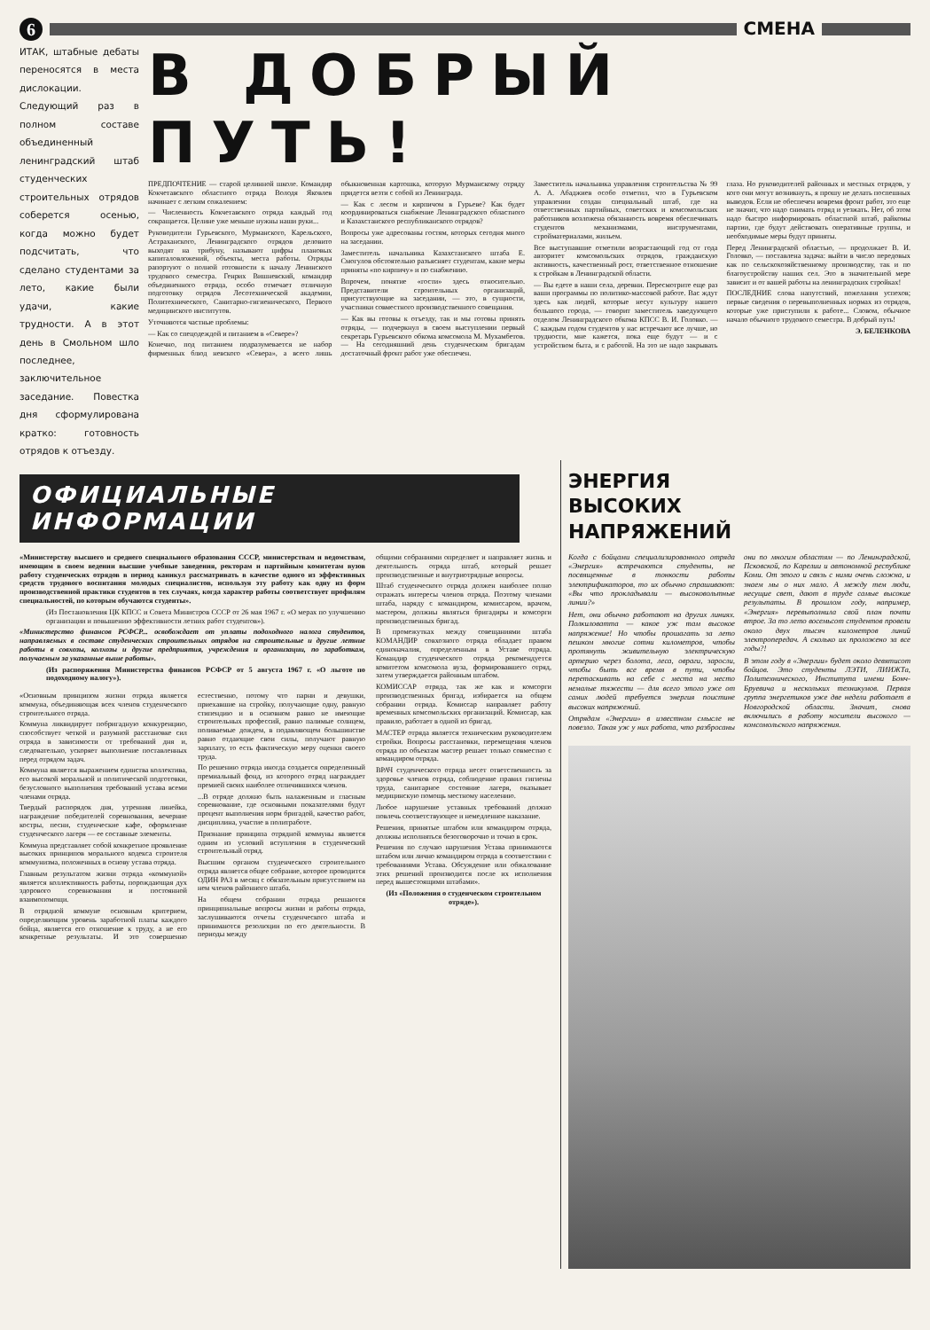6
СМЕНА
ИТАК, штабные дебаты переносятся в места дислокации. Следующий раз в полном составе объединенный ленинградский штаб студенческих строительных отрядов соберется осенью, когда можно будет подсчитать, что сделано студентами за лето, какие были удачи, какие трудности. А в этот день в Смольном шло последнее, заключительное заседание. Повестка дня сформулирована кратко: готовность отрядов к отъезду.
В ДОБРЫЙ ПУТЬ!
ПРЕДПОЧТЕНИЕ — старой целинной школе. Командир Кокчетавского областного отряда Володя Яковлев начинает с легким сожалением:
— Численность Кокчетавского отряда каждый год сокращается. Целине уже меньше нужны наши руки...
Руководители Гурьевского, Мурманского, Карельского, Астраханского, Ленинградского отрядов деловито выходят на трибуну, называют цифры плановых капиталовложений, объекты, места работы. Отряды рапортуют о полной готовности к началу Ленинского трудового семестра. Генрих Вишневский, командир объединенного отряда, особо отмечает отличную подготовку отрядов Лесотехнической академии, Политехнического, Санитарно-гигиенического, Первого медицинского институтов.
Уточняются частные проблемы:
— Как со спецодеждой и питанием в «Севере»?
Конечно, под питанием подразумевается не набор фирменных блюд невского «Севера», а всего лишь обыкновенная картошка, которую Мурманскому отряду придется везти с собой из Ленинграда.
— Как с лесом и кирпичом в Гурьеве? Как будет координироваться снабжение Ленинградского областного и Казахстанского республиканского отрядов?
Вопросы уже адресованы гостям, которых сегодня много на заседании.
Заместитель начальника Казахстанского штаба Е. Смогулов обстоятельно разъясняет студентам, какие меры приняты «по кирпичу» и по снабжению.
Впрочем, понятие «гости» здесь относительно. Представители строительных организаций, присутствующие на заседании, — это, в сущности, участники совместного производственного совещания.
— Как вы готовы к отъезду, так и мы готовы принять отряды, — подчеркнул в своем выступлении первый секретарь Гурьевского обкома комсомола М. Мухамбетов. — На сегодняшний день студенческим бригадам достаточный фронт работ уже обеспечен.
Заместитель начальника управления строительства № 99 А. А. Абаджиев особо отметил, что в Гурьевском управлении создан специальный штаб, где на ответственных партийных, советских и комсомольских работников возложена обязанность вовремя обеспечивать студентов механизмами, инструментами, стройматериалами, жильем.
Все выступавшие отметили возрастающий год от года авторитет комсомольских отрядов, гражданскую активность, качественный рост, ответственное отношение к стройкам в Ленинградской области.
— Вы едете в наши села, деревни. Пересмотрите еще раз ваши программы по политико-массовой работе. Вас ждут здесь как людей, которые несут культуру нашего большого города, — говорит заместитель заведующего отделом Ленинградского обкома КПСС В. И. Головко. — С каждым годом студентов у нас встречают все лучше, но трудности, мне кажется, пока еще будут — и с устройством быта, и с работой. На это не надо закрывать глаза. Но руководителей районных и местных отрядов, у кого они могут возникнуть, я прошу не делать поспешных выводов. Если не обеспечен вовремя фронт работ, это еще не значит, что надо снимать отряд и уезжать. Нет, об этом надо быстро информировать областной штаб, райкомы партии, где будут действовать оперативные группы, и необходимые меры будут приняты.
Перед Ленинградской областью, — продолжает В. И. Головко, — поставлена задача: выйти в число передовых как по сельскохозяйственному производству, так и по благоустройству наших сел. Это в значительной мере зависит и от вашей работы на ленинградских стройках!
ПОСЛЕДНИЕ слова напутствий, пожелания успехов; первые сведения о перевыполненных нормах из отрядов, которые уже приступили к работе... Словом, обычное начало обычного трудового семестра. В добрый путь!
Э. БЕЛЕНКОВА
ОФИЦИАЛЬНЫЕ ИНФОРМАЦИИ
«Министерству высшего и среднего специального образования СССР, министерствам и ведомствам, имеющим в своем ведении высшие учебные заведения, ректорам и партийным комитетам вузов работу студенческих отрядов в период каникул рассматривать в качестве одного из эффективных средств трудового воспитания молодых специалистов, используя эту работу как одну из форм производственной практики студентов в тех случаях, когда характер работы соответствует профилям специальностей, по которым обучаются студенты».
(Из Постановления ЦК КПСС и Совета Министров СССР от 26 мая 1967 г. «О мерах по улучшению организации и повышению эффективности летних работ студентов»).
«Министерство финансов РСФСР... освобождает от уплаты подоходного налога студентов, направляемых в составе студенческих строительных отрядов на строительные и другие летние работы в совхозы, колхозы и другие предприятия, учреждения и организации, по заработкам, получаемым за указанные выше работы».
(Из распоряжения Министерства финансов РСФСР от 5 августа 1967 г. «О льготе по подоходному налогу»).
«Основным принципом жизни отряда является коммуна, объединяющая всех членов студенческого строительного отряда.
Коммуна ликвидирует побригадную конкуренцию, способствует четкой и разумной расстановке сил отряда в зависимости от требований дня и, следовательно, ускоряет выполнение поставленных перед отрядом задач.
Коммуна является выражением единства коллектива, его высокой моральной и политической подготовки, безусловного выполнения требований устава всеми членами отряда.
Твердый распорядок дня, утренняя линейка, награждение победителей соревнования, вечерние костры, песни, студенческие кафе, оформление студенческого лагеря — ее составные элементы.
Коммуна представляет собой конкретное проявление высоких принципов морального кодекса строителя коммунизма, положенных в основу устава отряда.
Главным результатом жизни отряда «коммуной» является коллективность работы, порождающая дух здорового соревнования и постоянной взаимопомощи.
В отрядной коммуне основным критерием, определяющим уровень заработной платы каждого бойца, является его отношение к труду, а не его конкретные результаты. И это совершенно естественно, потому что парни и девушки, приехавшие на стройку, получающие одну, равную стипендию и в основном равно не имеющие строительных профессий, равно палимые солнцем, поливаемые дождем, в подавляющем большинстве равно отдающие свои силы, получают равную зарплату, то есть фактическую меру оценки своего труда.
По решению отряда иногда создается определенный премиальный фонд, из которого отряд награждает премией своих наиболее отличившихся членов.
...В отряде должно быть налаженным и гласным соревнование, где основными показателями будут процент выполнения норм бригадой, качество работ, дисциплина, участие в политработе.
Признание принципа отрядной коммуны является одним из условий вступления в студенческий строительный отряд.
Высшим органом студенческого строительного отряда является общее собрание, которое проводится ОДИН РАЗ в месяц с обязательным присутствием на нем членов районного штаба.
На общем собрании отряда решаются принципиальные вопросы жизни и работы отряда, заслушиваются отчеты студенческого штаба и принимаются резолюции по его деятельности. В периоды между
общими собраниями определяет и направляет жизнь и деятельность отряда штаб, который решает производственные и внутриотрядные вопросы.
Штаб студенческого отряда должен наиболее полно отражать интересы членов отряда. Поэтому членами штаба, наряду с командиром, комиссаром, врачом, мастером, должны являться бригадиры и комсорги производственных бригад.
В промежутках между совещаниями штаба КОМАНДИР совхозного отряда обладает правом единоначалия, определенным в Уставе отряда. Командир студенческого отряда рекомендуется комитетом комсомола вуза, формировавшего отряд, затем утверждается районным штабом.
КОМИССАР отряда, так же как и комсорги производственных бригад, избирается на общем собрании отряда. Комиссар направляет работу временных комсомольских организаций. Комиссар, как правило, работает в одной из бригад.
МАСТЕР отряда является техническим руководителем стройки. Вопросы расстановки, перемещения членов отряда по объектам мастер решает только совместно с командиром отряда.
ВРАЧ студенческого отряда несет ответственность за здоровье членов отряда, соблюдение правил гигиены труда, санитарное состояние лагеря, оказывает медицинскую помощь местному населению.
Любое нарушение уставных требований должно повлечь соответствующее и немедленное наказание.
Решения, принятые штабом или командиром отряда, должны исполняться безоговорочно и точно в срок.
Решения по случаю нарушения Устава принимаются штабом или лично командиром отряда в соответствии с требованиями Устава. Обсуждение или обжалование этих решений производится после их исполнения перед вышестоящими штабами».
(Из «Положения о студенческом строительном отряде»).
ЭНЕРГИЯ
ВЫСОКИХ
НАПРЯЖЕНИЙ
Когда с бойцами специализированного отряда «Энергия» встречаются студенты, не посвященные в тонкости работы электрификаторов, то их обычно спрашивают: «Вы что прокладывали — высоковольтные линии?»
Нет, они обычно работают на других линиях. Полкиловатта — какое уж там высокое напряжение! Но чтобы прошагать за лето пешком многие сотни километров, чтобы протянуть живительную электрическую артерию через болота, леса, овраги, заросли, чтобы быть все время в пути, чтобы перетаскивать на себе с места на место немалые тяжести — для всего этого уже от самих людей требуется энергия поистине высоких напряжений.
Отрядам «Энергии» в известном смысле не повезло. Такая уж у них работа, что разбросаны они по многим областям — по Ленинградской, Псковской, по Карелии и автономной республике Коми. От этого и связь с ними очень сложна, и знаем мы о них мало. А между тем люди, несущие свет, дают в труде самые высокие результаты. В прошлом году, например, «Энергия» перевыполнила свой план почти втрое. За то лето восемьсот студентов провели около двух тысяч километров линий электропередач. А сколько их проложено за все годы?!
В этом году в «Энергии» будет около девятисот бойцов. Это студенты ЛЭТИ, ЛИИЖТа, Политехнического, Института имени Бонч-Бруевича и нескольких техникумов. Первая группа энергетиков уже две недели работает в Новгородской области. Значит, снова включились в работу носители высокого — комсомольского напряжения.